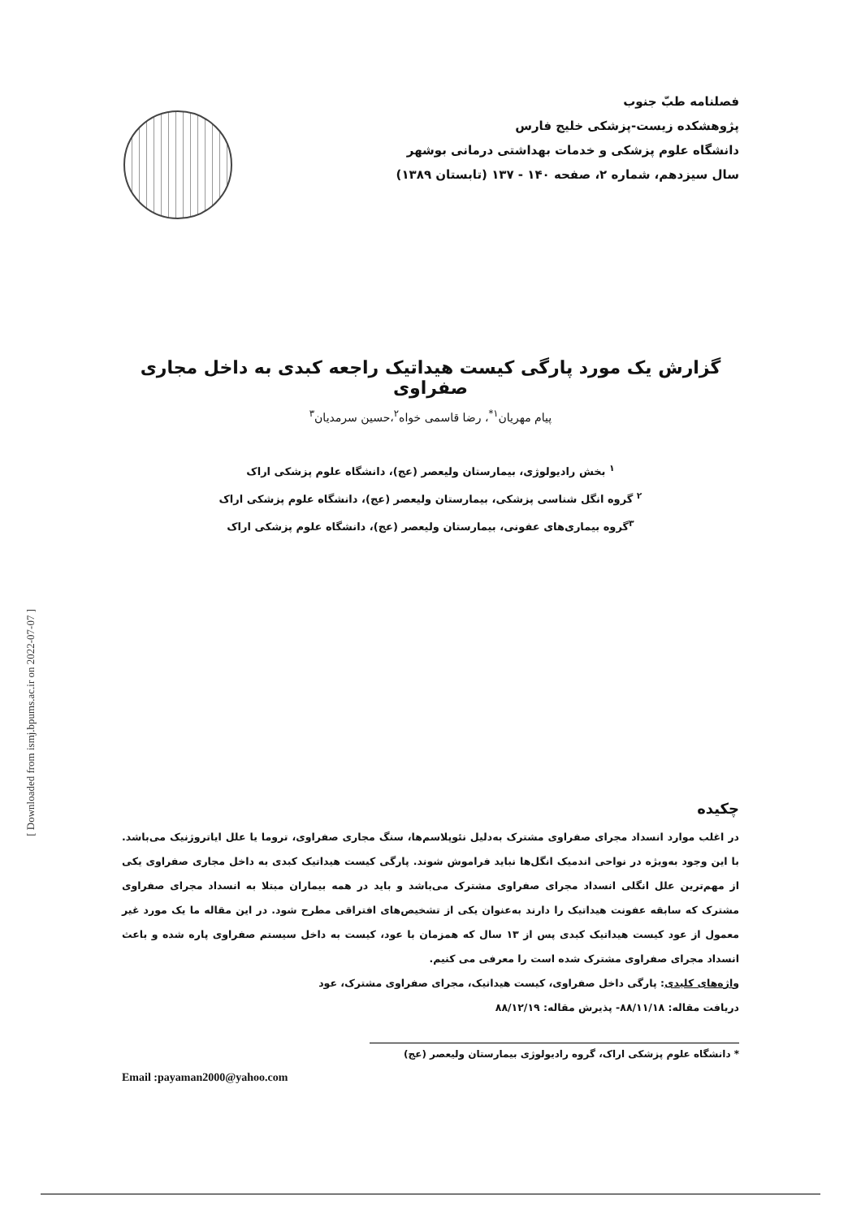[ Downloaded from ismj.bpums.ac.ir on 2022-07-07 ]
فصلنامه طبّ جنوب
پژوهشکده زیست-پزشکی خلیج فارس
دانشگاه علوم پزشکی و خدمات بهداشتی درمانی بوشهر
سال سیزدهم، شماره ۲، صفحه ۱۴۰ - ۱۳۷ (تابستان ۱۳۸۹)
گزارش یک مورد پارگی کیست هیداتیک راجعه کبدی به داخل مجاری صفراوی
پیام مهریان<sup>۱*</sup>، رضا قاسمی خواه<sup>۲</sup>،حسین سرمدیان<sup>۳</sup>
<sup>۱</sup> بخش رادیولوژی، بیمارستان ولیعصر (عج)، دانشگاه علوم پزشکی اراک
<sup>۲</sup> گروه انگل شناسی پزشکی، بیمارستان ولیعصر (عج)، دانشگاه علوم پزشکی اراک
<sup>۳</sup> گروه بیماری‌های عفونی، بیمارستان ولیعصر (عج)، دانشگاه علوم پزشکی اراک
چکیده
در اغلب موارد انسداد مجرای صفراوی مشترک به‌دلیل نئوپلاسم‌ها، سنگ مجاری صفراوی، تروما یا علل ایاتروژنیک می‌باشد. با این وجود به‌ویژه در نواحی اندمیک انگل‌ها نباید فراموش شوند. پارگی کیست هیداتیک کبدی به داخل مجاری صفراوی یکی از مهم‌ترین علل انگلی انسداد مجرای صفراوی مشترک می‌باشد و باید در همه بیماران مبتلا به انسداد مجرای صفراوی مشترک که سابقه عفونت هیداتیک را دارند به‌عنوان یکی از تشخیص‌های افتراقی مطرح شود. در این مقاله ما یک مورد غیر معمول از عود کیست هیداتیک کبدی پس از ۱۳ سال که همزمان با عود، کیست به داخل سیستم صفراوی پاره شده و باعث انسداد مجرای صفراوی مشترک شده است را معرفی می کنیم.
واژه‌های کلیدی: پارگی داخل صفراوی، کیست هیداتیک، مجرای صفراوی مشترک، عود
دریافت مقاله: ۸۸/۱۱/۱۸- پذیرش مقاله: ۸۸/۱۲/۱۹
* دانشگاه علوم پزشکی اراک، گروه رادیولوژی بیمارستان ولیعصر (عج)
Email :payaman2000@yahoo.com